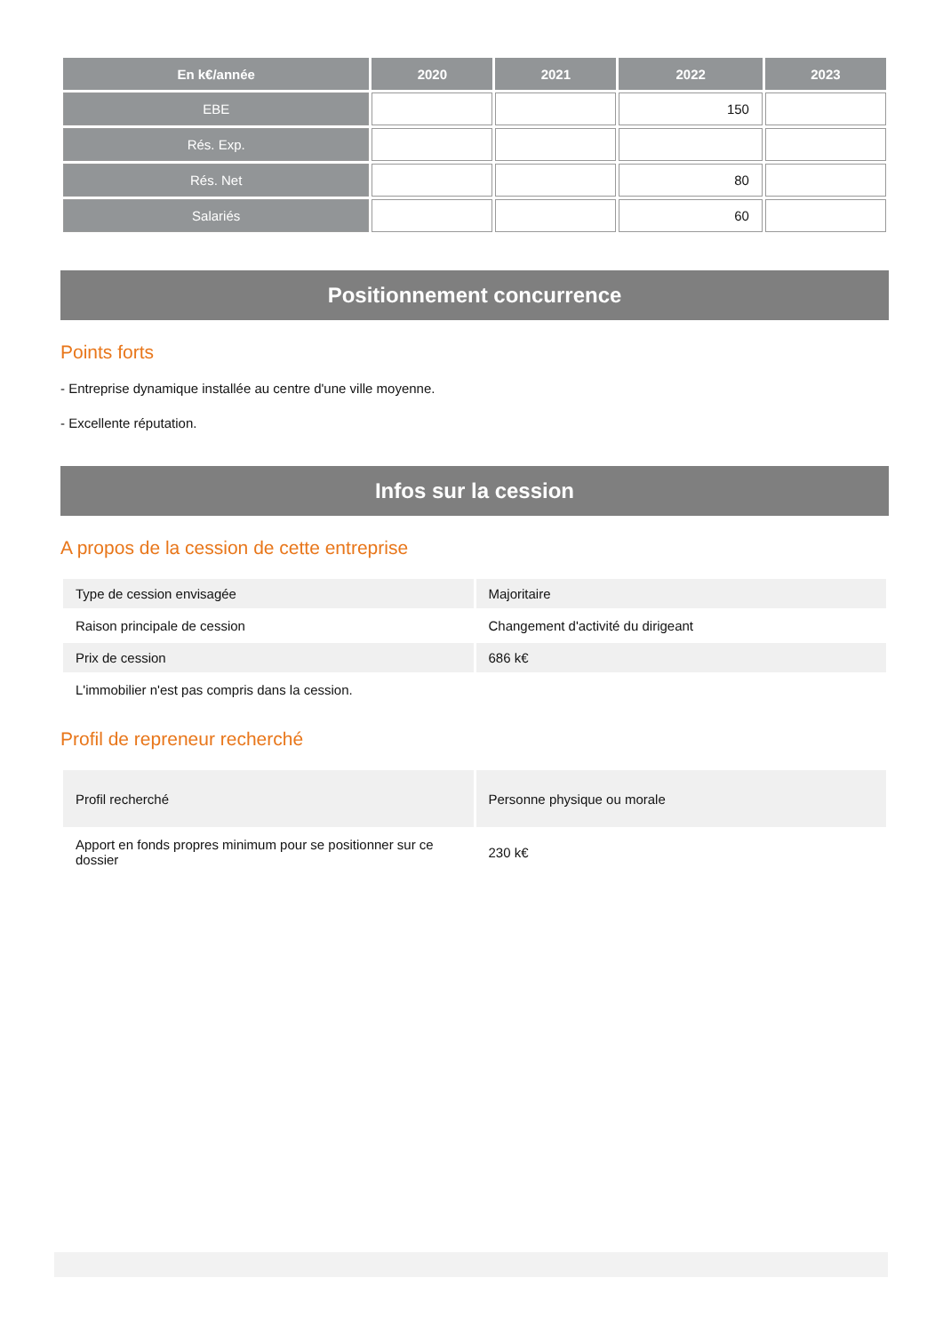| En k€/année | 2020 | 2021 | 2022 | 2023 |
| --- | --- | --- | --- | --- |
| EBE | | | 150 | |
| Rés. Exp. | | | | |
| Rés. Net | | | 80 | |
| Salariés | | | 60 | |
Positionnement concurrence
Points forts
- Entreprise dynamique installée au centre d'une ville moyenne.
- Excellente réputation.
Infos sur la cession
A propos de la cession de cette entreprise
| Type de cession envisagée | Majoritaire |
| Raison principale de cession | Changement d'activité du dirigeant |
| Prix de cession | 686 k€ |
| L'immobilier n'est pas compris dans la cession. | |
Profil de repreneur recherché
| Profil recherché | Personne physique ou morale |
| Apport en fonds propres minimum pour se positionner sur ce dossier | 230 k€ |